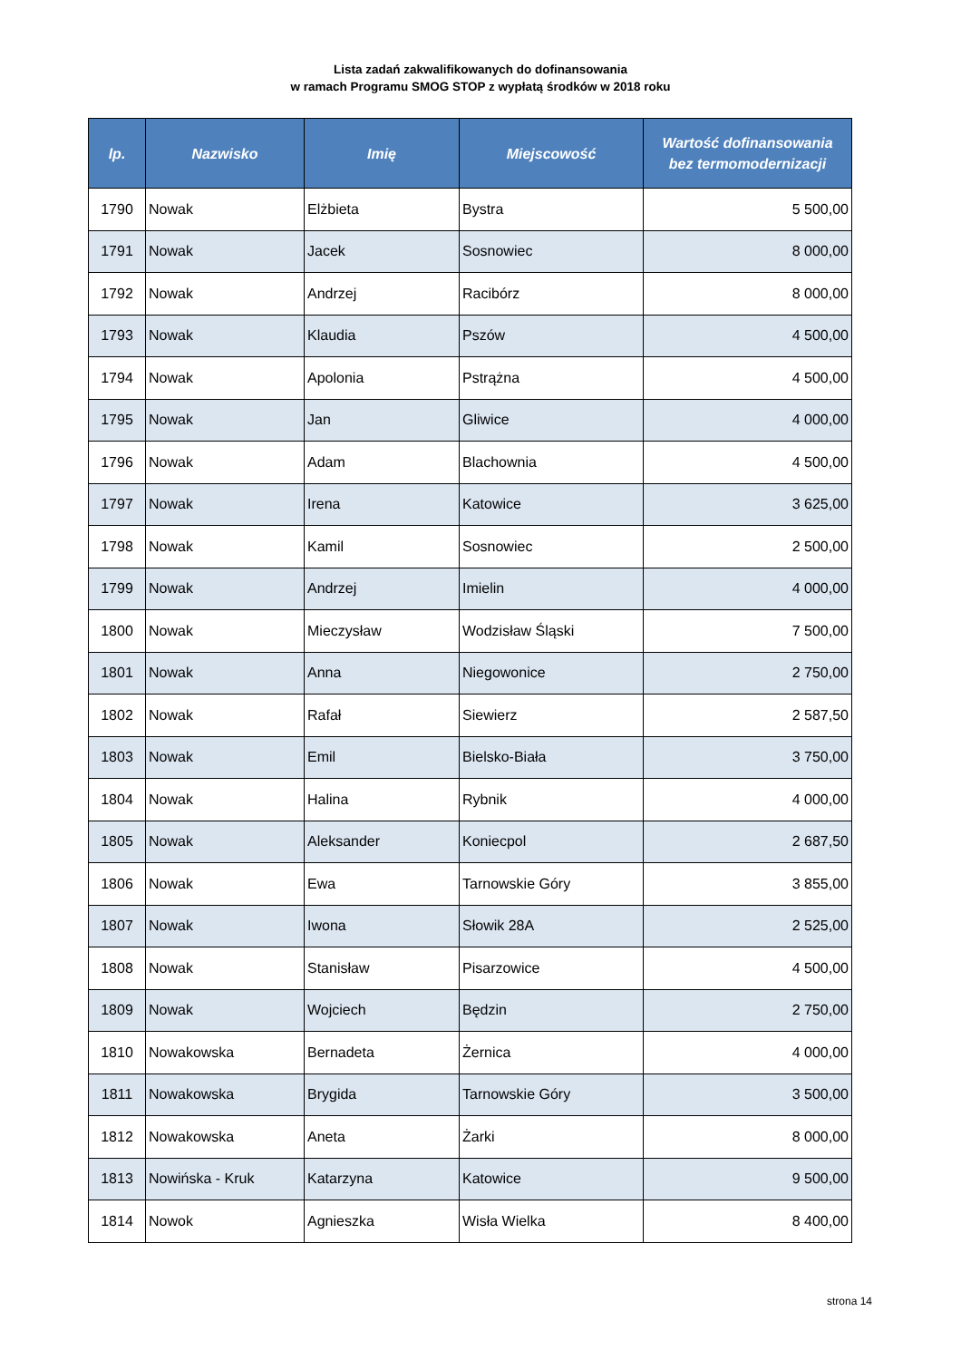Lista zadań zakwalifikowanych do dofinansowania
w ramach Programu SMOG STOP z wypłatą środków w 2018 roku
| lp. | Nazwisko | Imię | Miejscowość | Wartość dofinansowania bez termomodernizacji |
| --- | --- | --- | --- | --- |
| 1790 | Nowak | Elżbieta | Bystra | 5 500,00 |
| 1791 | Nowak | Jacek | Sosnowiec | 8 000,00 |
| 1792 | Nowak | Andrzej | Racibórz | 8 000,00 |
| 1793 | Nowak | Klaudia | Pszów | 4 500,00 |
| 1794 | Nowak | Apolonia | Pstrążna | 4 500,00 |
| 1795 | Nowak | Jan | Gliwice | 4 000,00 |
| 1796 | Nowak | Adam | Blachownia | 4 500,00 |
| 1797 | Nowak | Irena | Katowice | 3 625,00 |
| 1798 | Nowak | Kamil | Sosnowiec | 2 500,00 |
| 1799 | Nowak | Andrzej | Imielin | 4 000,00 |
| 1800 | Nowak | Mieczysław | Wodzisław Śląski | 7 500,00 |
| 1801 | Nowak | Anna | Niegowonice | 2 750,00 |
| 1802 | Nowak | Rafał | Siewierz | 2 587,50 |
| 1803 | Nowak | Emil | Bielsko-Biała | 3 750,00 |
| 1804 | Nowak | Halina | Rybnik | 4 000,00 |
| 1805 | Nowak | Aleksander | Koniecpol | 2 687,50 |
| 1806 | Nowak | Ewa | Tarnowskie Góry | 3 855,00 |
| 1807 | Nowak | Iwona | Słowik 28A | 2 525,00 |
| 1808 | Nowak | Stanisław | Pisarzowice | 4 500,00 |
| 1809 | Nowak | Wojciech | Będzin | 2 750,00 |
| 1810 | Nowakowska | Bernadeta | Żernica | 4 000,00 |
| 1811 | Nowakowska | Brygida | Tarnowskie Góry | 3 500,00 |
| 1812 | Nowakowska | Aneta | Żarki | 8 000,00 |
| 1813 | Nowińska - Kruk | Katarzyna | Katowice | 9 500,00 |
| 1814 | Nowok | Agnieszka | Wisła Wielka | 8 400,00 |
strona 14